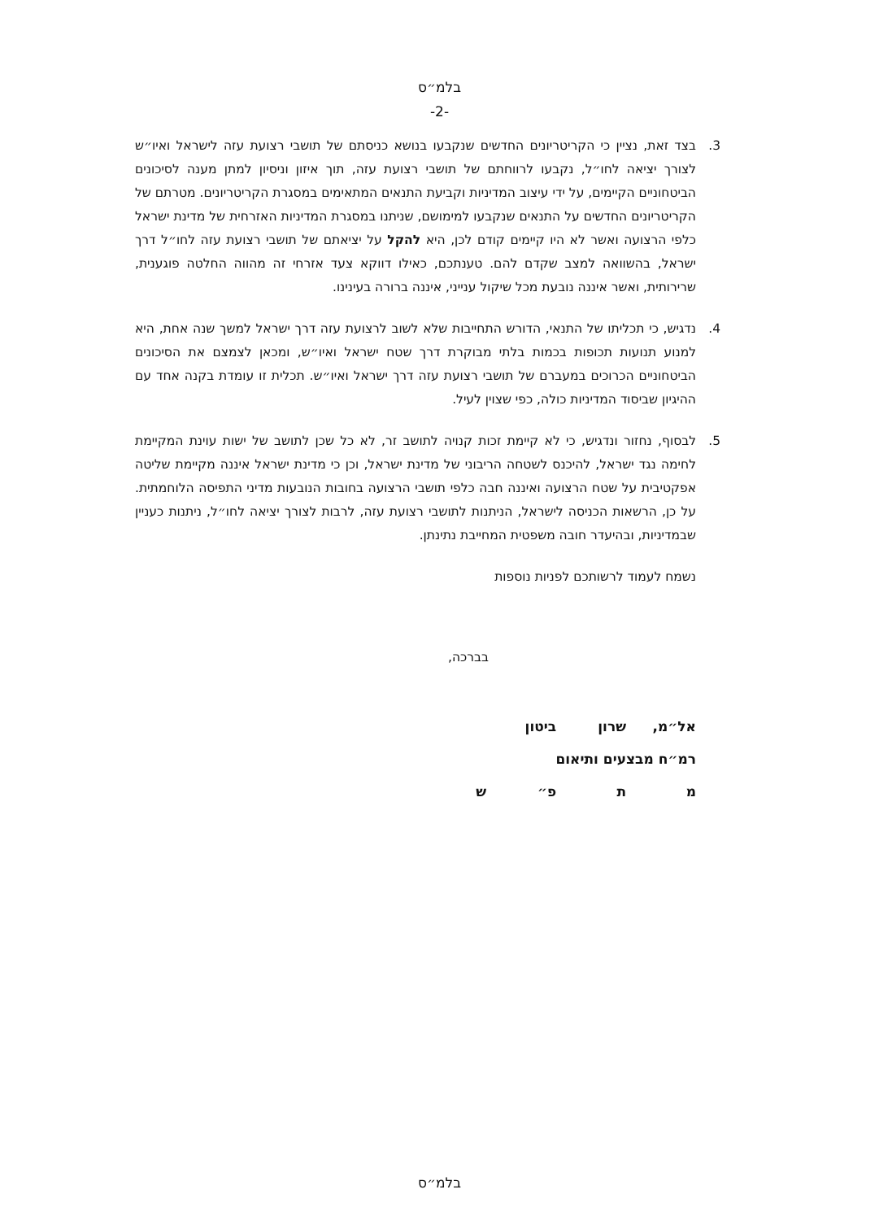בלמ״ס
-2-
3. בצד זאת, נציין כי הקריטריונים החדשים שנקבעו בנושא כניסתם של תושבי רצועת עזה לישראל ואיו״ש לצורך יציאה לחו״ל, נקבעו לרווחתם של תושבי רצועת עזה, תוך איזון וניסיון למתן מענה לסיכונים הביטחוניים הקיימים, על ידי עיצוב המדיניות וקביעת התנאים המתאימים במסגרת הקריטריונים. מטרתם של הקריטריונים החדשים על התנאים שנקבעו למימושם, שניתנו במסגרת המדיניות האזרחית של מדינת ישראל כלפי הרצועה ואשר לא היו קיימים קודם לכן, היא להקל על יציאתם של תושבי רצועת עזה לחו״ל דרך ישראל, בהשוואה למצב שקדם להם. טענתכם, כאילו דווקא צעד אזרחי זה מהווה החלטה פוגענית, שרירותית, ואשר איננה נובעת מכל שיקול ענייני, איננה ברורה בעינינו.
4. נדגיש, כי תכליתו של התנאי, הדורש התחייבות שלא לשוב לרצועת עזה דרך ישראל למשך שנה אחת, היא למנוע תנועות תכופות בכמות בלתי מבוקרת דרך שטח ישראל ואיו״ש, ומכאן לצמצם את הסיכונים הביטחוניים הכרוכים במעברם של תושבי רצועת עזה דרך ישראל ואיו״ש. תכלית זו עומדת בקנה אחד עם ההיגיון שביסוד המדיניות כולה, כפי שצוין לעיל.
5. לבסוף, נחזור ונדגיש, כי לא קיימת זכות קנויה לתושב זר, לא כל שכן לתושב של ישות עוינת המקיימת לחימה נגד ישראל, להיכנס לשטחה הריבוני של מדינת ישראל, וכן כי מדינת ישראל איננה מקיימת שליטה אפקטיבית על שטח הרצועה ואיננה חבה כלפי תושבי הרצועה בחובות הנובעות מדיני התפיסה הלוחמתית. על כן, הרשאות הכניסה לישראל, הניתנות לתושבי רצועת עזה, לרבות לצורך יציאה לחו״ל, ניתנות כעניין שבמדיניות, ובהיעדר חובה משפטית המחייבת נתינתן.
נשמח לעמוד לרשותכם לפניות נוספות
בברכה,
אל״מ, שרון ביטון
רמ״ח מבצעים ותיאום
מ ת פ״ ש
בלמ״ס